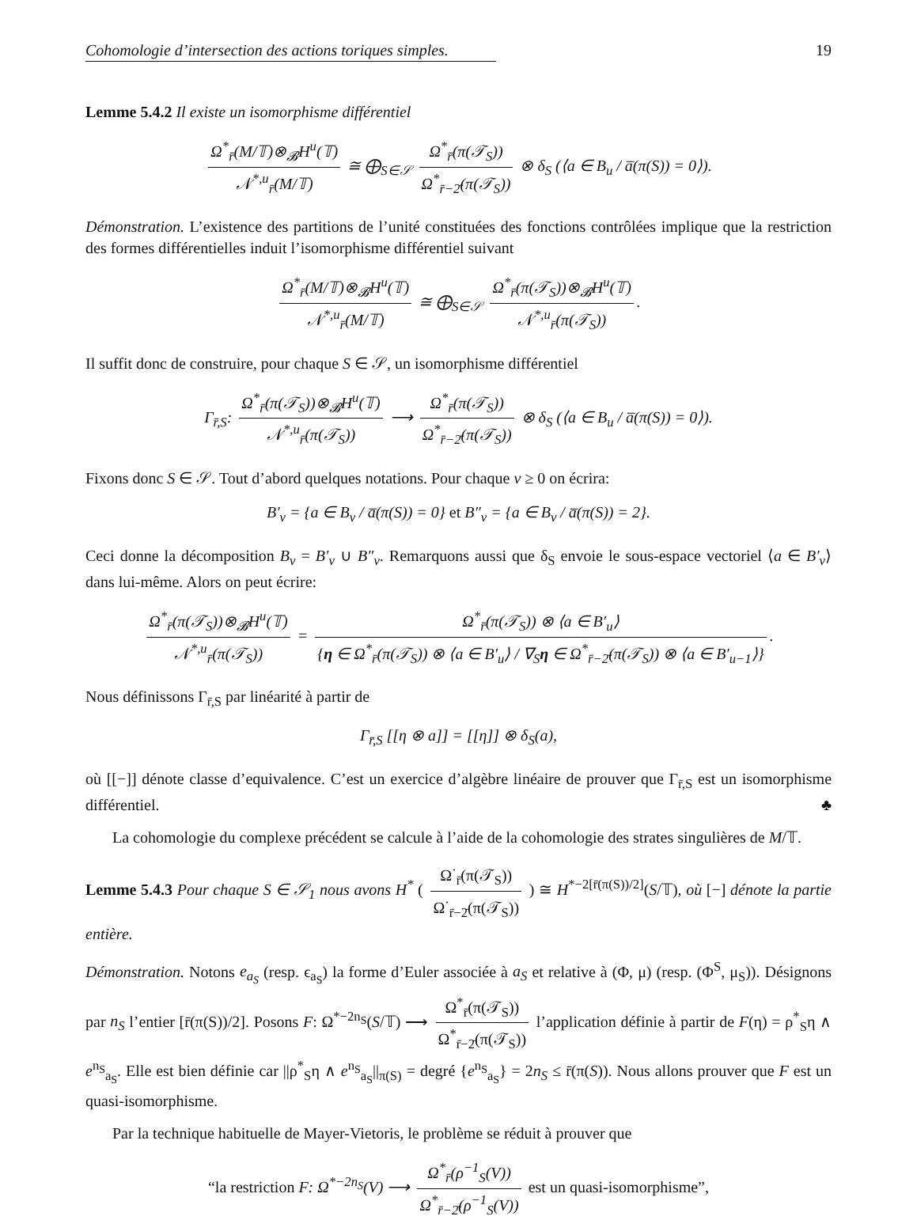Cohomologie d’intersection des actions toriques simples. 19
Lemme 5.4.2 Il existe un isomorphisme différentiel
Ω<sup>*</sup><sub>r̄</sub>(M/𝕋)⊗<sub>𝓑</sub>H<sup>u</sup>(𝕋) 𝒩<sup>*,u</sup><sub>r̄</sub>(M/𝕋) ≅ ⨁<sub>S∈𝒮</sub> Ω<sup>*</sup><sub>r̄</sub>(π(𝒯<sub>S</sub>)) Ω<sup>*</sup><sub>r̄−2̄</sub>(π(𝒯<sub>S</sub>)) ⊗ δ<sub>S</sub> (⟨a ∈ B<sub>u</sub> / a̅(π(S)) = 0⟩).
Démonstration. L’existence des partitions de l’unité constituées des fonctions contrôlées implique que la restriction des formes différentielles induit l’isomorphisme différentiel suivant
Ω<sup>*</sup><sub>r̄</sub>(M/𝕋)⊗<sub>𝓑</sub>H<sup>u</sup>(𝕋) 𝒩<sup>*,u</sup><sub>r̄</sub>(M/𝕋) ≅ ⨁<sub>S∈𝒮</sub> Ω<sup>*</sup><sub>r̄</sub>(π(𝒯<sub>S</sub>))⊗<sub>𝓑</sub>H<sup>u</sup>(𝕋) 𝒩<sup>*,u</sup><sub>r̄</sub>(π(𝒯<sub>S</sub>)).
Il suffit donc de construire, pour chaque S ∈ 𝒮, un isomorphisme différentiel
Γ<sub>r̄,S</sub>: Ω<sup>*</sup><sub>r̄</sub>(π(𝒯<sub>S</sub>))⊗<sub>𝓑</sub>H<sup>u</sup>(𝕋) 𝒩<sup>*,u</sup><sub>r̄</sub>(π(𝒯<sub>S</sub>)) ⟶ Ω<sup>*</sup><sub>r̄</sub>(π(𝒯<sub>S</sub>)) Ω<sup>*</sup><sub>r̄−2̄</sub>(π(𝒯<sub>S</sub>)) ⊗ δ<sub>S</sub> (⟨a ∈ B<sub>u</sub> / a̅(π(S)) = 0⟩).
Fixons donc S ∈ 𝒮. Tout d’abord quelques notations. Pour chaque v ≥ 0 on écrira:
B′<sub>v</sub> = {a ∈ B<sub>v</sub> / a̅(π(S)) = 0} et B″<sub>v</sub> = {a ∈ B<sub>v</sub> / a̅(π(S)) = 2}.
Ceci donne la décomposition B<sub>v</sub> = B′<sub>v</sub> ∪ B″<sub>v</sub>. Remarquons aussi que δ<sub>S</sub> envoie le sous-espace vectoriel ⟨a ∈ B′<sub>v</sub>⟩ dans lui-même. Alors on peut écrire:
Ω<sup>*</sup><sub>r̄</sub>(π(𝒯<sub>S</sub>))⊗<sub>𝓑</sub>H<sup>u</sup>(𝕋) 𝒩<sup>*,u</sup><sub>r̄</sub>(π(𝒯<sub>S</sub>)) = Ω<sup>*</sup><sub>r̄</sub>(π(𝒯<sub>S</sub>)) ⊗ ⟨a ∈ B′<sub>u</sub>⟩ {η ∈ Ω<sup>*</sup><sub>r̄</sub>(π(𝒯<sub>S</sub>)) ⊗ ⟨a ∈ B′<sub>u</sub>⟩ / ∇<sub>S</sub>η ∈ Ω<sup>*</sup><sub>r̄−2̄</sub>(π(𝒯<sub>S</sub>)) ⊗ ⟨a ∈ B′<sub>u−1</sub>⟩}.
Nous définissons Γ<sub>r̄,S</sub> par linéarité à partir de
Γ<sub>r̄,S</sub> [[η ⊗ a]] = [[η]] ⊗ δ<sub>S</sub>(a),
où [[−]] dénote classe d’equivalence. C’est un exercice d’algèbre linéaire de prouver que Γ<sub>r̄,S</sub> est un isomorphisme différentiel. ♣
La cohomologie du complexe précédent se calcule à l’aide de la cohomologie des strates singulières de M/𝕋.
Lemme 5.4.3 Pour chaque S ∈ 𝒮<sub>1</sub> nous avons H<sup>*</sup> ( Ω<sup>·</sup><sub>r̄</sub>(π(𝒯<sub>S</sub>)) Ω<sup>·</sup><sub>r̄−2̄</sub>(π(𝒯<sub>S</sub>)) ) ≅ H<sup>*−2[r̄(π(S))/2]</sup>(S/𝕋), où [−] dénote la partie entière.
Démonstration. Notons e<sub>a<sub>S</sub></sub> (resp. ϵ<sub>a<sub>S</sub></sub>) la forme d’Euler associée à a<sub>S</sub> et relative à (Φ, μ) (resp. (Φ<sup>S</sup>, μ<sub>S</sub>)). Désignons par n<sub>S</sub> l’entier [r̄(π(S))/2]. Posons F: Ω<sup>*−2n<sub>S</sub></sup>(S/𝕋) ⟶ Ω<sup>*</sup><sub>r̄</sub>(π(𝒯<sub>S</sub>)) Ω<sup>*</sup><sub>r̄−2̄</sub>(π(𝒯<sub>S</sub>)) l’application définie à partir de F(η) = ρ<sup>*</sup><sub>S</sub>η ∧ e<sup>n<sub>S</sub></sup><sub>a<sub>S</sub></sub>. Elle est bien définie car ||ρ<sup>*</sup><sub>S</sub>η ∧ e<sup>n<sub>S</sub></sup><sub>a<sub>S</sub></sub>||<sub>π(S)</sub> = degré {e<sup>n<sub>S</sub></sup><sub>a<sub>S</sub></sub>} = 2n<sub>S</sub> ≤ r̄(π(S)). Nous allons prouver que F est un quasi-isomorphisme.
Par la technique habituelle de Mayer-Vietoris, le problème se réduit à prouver que
“la restriction F: Ω<sup>*−2n<sub>S</sub></sup>(V) ⟶ Ω<sup>*</sup><sub>r̄</sub>(ρ<sup>−1</sup><sub>S</sub>(V)) Ω<sup>*</sup><sub>r̄−2̄</sub>(ρ<sup>−1</sup><sub>S</sub>(V)) est un quasi-isomorphisme”,